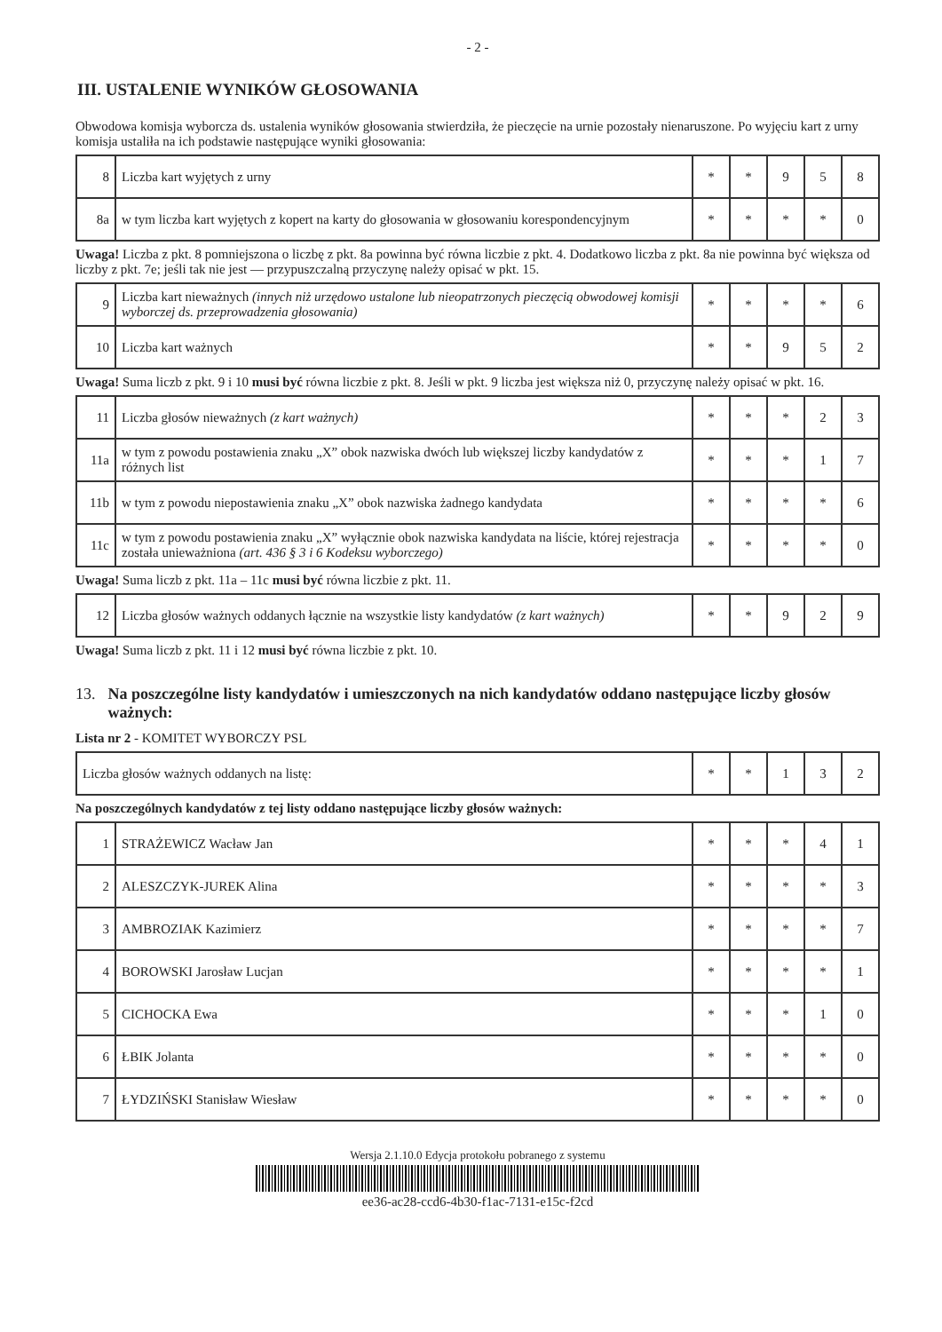- 2 -
III. USTALENIE WYNIKÓW GŁOSOWANIA
Obwodowa komisja wyborcza ds. ustalenia wyników głosowania stwierdziła, że pieczęcie na urnie pozostały nienaruszone. Po wyjęciu kart z urny komisja ustaliła na ich podstawie następujące wyniki głosowania:
| 8 | Liczba kart wyjętych z urny | * | * | 9 | 5 | 8 |
| 8a | w tym liczba kart wyjętych z kopert na karty do głosowania w głosowaniu korespondencyjnym | * | * | * | * | 0 |
Uwaga! Liczba z pkt. 8 pomniejszona o liczbę z pkt. 8a powinna być równa liczbie z pkt. 4. Dodatkowo liczba z pkt. 8a nie powinna być większa od liczby z pkt. 7e; jeśli tak nie jest — przypuszczalną przyczynę należy opisać w pkt. 15.
| 9 | Liczba kart nieważnych (innych niż urzędowo ustalone lub nieopatrzonych pieczęcią obwodowej komisji wyborczej ds. przeprowadzenia głosowania) | * | * | * | * | 6 |
| 10 | Liczba kart ważnych | * | * | 9 | 5 | 2 |
Uwaga! Suma liczb z pkt. 9 i 10 musi być równa liczbie z pkt. 8. Jeśli w pkt. 9 liczba jest większa niż 0, przyczynę należy opisać w pkt. 16.
| 11 | Liczba głosów nieważnych (z kart ważnych) | * | * | * | 2 | 3 |
| 11a | w tym z powodu postawienia znaku „X” obok nazwiska dwóch lub większej liczby kandydatów z różnych list | * | * | * | 1 | 7 |
| 11b | w tym z powodu niepostawienia znaku „X” obok nazwiska żadnego kandydata | * | * | * | * | 6 |
| 11c | w tym z powodu postawienia znaku „X” wyłącznie obok nazwiska kandydata na liście, której rejestracja została unieważniona (art. 436 § 3 i 6 Kodeksu wyborczego) | * | * | * | * | 0 |
Uwaga! Suma liczb z pkt. 11a – 11c musi być równa liczbie z pkt. 11.
| 12 | Liczba głosów ważnych oddanych łącznie na wszystkie listy kandydatów (z kart ważnych) | * | * | 9 | 2 | 9 |
Uwaga! Suma liczb z pkt. 11 i 12 musi być równa liczbie z pkt. 10.
13. Na poszczególne listy kandydatów i umieszczonych na nich kandydatów oddano następujące liczby głosów ważnych:
Lista nr 2 - KOMITET WYBORCZY PSL
| Liczba głosów ważnych oddanych na listę: | * | * | 1 | 3 | 2 |
Na poszczególnych kandydatów z tej listy oddano następujące liczby głosów ważnych:
| 1 | STRAŻEWICZ Wacław Jan | * | * | * | 4 | 1 |
| 2 | ALESZCZYK-JUREK Alina | * | * | * | * | 3 |
| 3 | AMBROZIAK Kazimierz | * | * | * | * | 7 |
| 4 | BOROWSKI Jarosław Lucjan | * | * | * | * | 1 |
| 5 | CICHOCKA Ewa | * | * | * | 1 | 0 |
| 6 | ŁBIK Jolanta | * | * | * | * | 0 |
| 7 | ŁYDZIŃSKI Stanisław Wiesław | * | * | * | * | 0 |
Wersja 2.1.10.0 Edycja protokołu pobranego z systemu
ee36-ac28-ccd6-4b30-f1ac-7131-e15c-f2cd